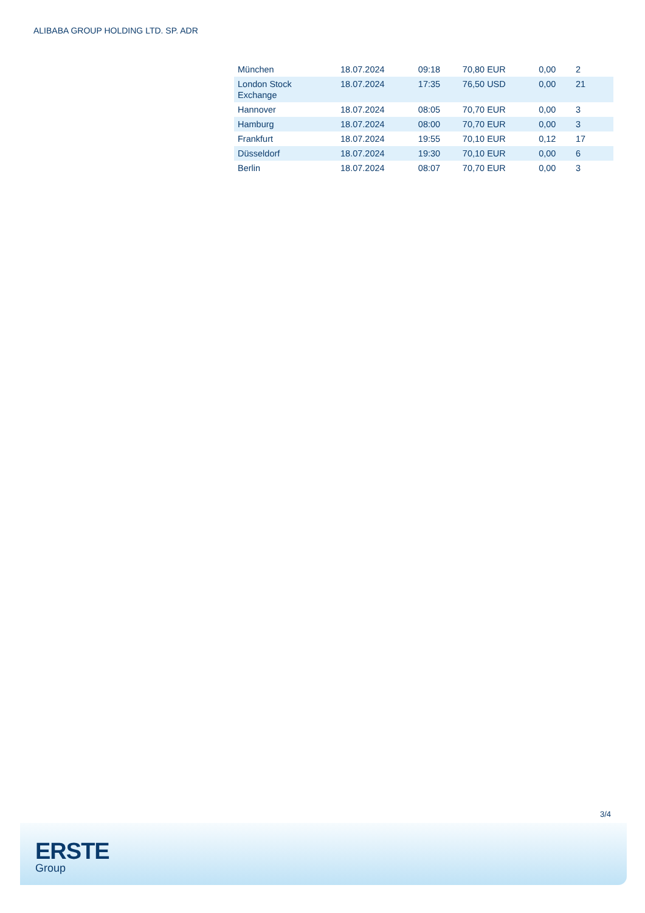ALIBABA GROUP HOLDING LTD. SP. ADR
| München | 18.07.2024 | 09:18 | 70,80 EUR | 0,00 | 2 |
| London Stock Exchange | 18.07.2024 | 17:35 | 76,50 USD | 0,00 | 21 |
| Hannover | 18.07.2024 | 08:05 | 70,70 EUR | 0,00 | 3 |
| Hamburg | 18.07.2024 | 08:00 | 70,70 EUR | 0,00 | 3 |
| Frankfurt | 18.07.2024 | 19:55 | 70,10 EUR | 0,12 | 17 |
| Düsseldorf | 18.07.2024 | 19:30 | 70,10 EUR | 0,00 | 6 |
| Berlin | 18.07.2024 | 08:07 | 70,70 EUR | 0,00 | 3 |
3/4
ERSTE
Group